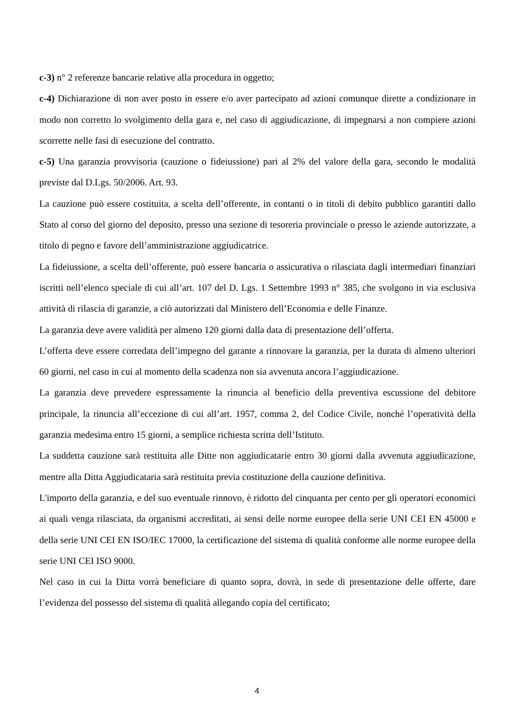c-3) n° 2 referenze bancarie relative alla procedura in oggetto;
c-4) Dichiarazione di non aver posto in essere e/o aver partecipato ad azioni comunque dirette a condizionare in modo non corretto lo svolgimento della gara e, nel caso di aggiudicazione, di impegnarsi a non compiere azioni scorrette nelle fasi di esecuzione del contratto.
c-5) Una garanzia provvisoria (cauzione o fideiussione) pari al 2% del valore della gara, secondo le modalità previste dal D.Lgs. 50/2006. Art. 93.
La cauzione può essere costituita, a scelta dell’offerente, in contanti o in titoli di debito pubblico garantiti dallo Stato al corso del giorno del deposito, presso una sezione di tesoreria provinciale o presso le aziende autorizzate, a titolo di pegno e favore dell’amministrazione aggiudicatrice.
La fideiussione, a scelta dell’offerente, può essere bancaria o assicurativa o rilasciata dagli intermediari finanziari iscritti nell’elenco speciale di cui all’art. 107 del D. Lgs. 1 Settembre 1993 n° 385, che svolgono in via esclusiva attività di rilascia di garanzie, a ciò autorizzati dal Ministero dell’Economia e delle Finanze.
La garanzia deve avere validità per almeno 120 giorni dalla data di presentazione dell’offerta.
L’offerta deve essere corredata dell’impegno del garante a rinnovare la garanzia, per la durata di almeno ulteriori 60 giorni, nel caso in cui al momento della scadenza non sia avvenuta ancora l’aggiudicazione.
La garanzia deve prevedere espressamente la rinuncia al beneficio della preventiva escussione del debitore principale, la rinuncia all’eccezione di cui all’art. 1957, comma 2, del Codice Civile, nonché l’operatività della garanzia medesima entro 15 giorni, a semplice richiesta scritta dell’Istituto.
La suddetta cauzione sarà restituita alle Ditte non aggiudicatarie entro 30 giorni dalla avvenuta aggiudicazione, mentre alla Ditta Aggiudicataria sarà restituita previa costituzione della cauzione definitiva.
L'importo della garanzia, e del suo eventuale rinnovo, è ridotto del cinquanta per cento per gli operatori economici ai quali venga rilasciata, da organismi accreditati, ai sensi delle norme europee della serie UNI CEI EN 45000 e della serie UNI CEI EN ISO/IEC 17000, la certificazione del sistema di qualità conforme alle norme europee della serie UNI CEI ISO 9000.
Nel caso in cui la Ditta vorrà beneficiare di quanto sopra, dovrà, in sede di presentazione delle offerte, dare l’evidenza del possesso del sistema di qualità allegando copia del certificato;
4